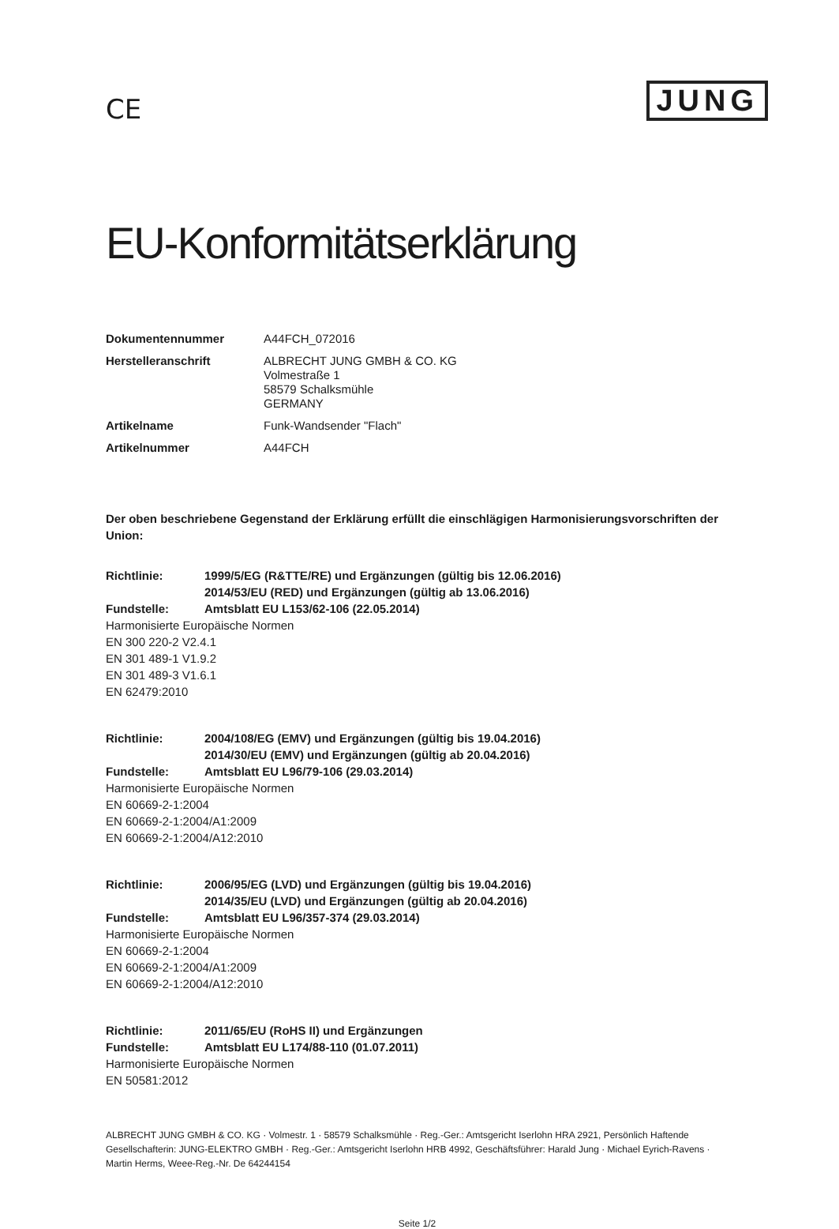CE
JUNG
EU-Konformitätserklärung
Dokumentennummer
A44FCH_072016
Herstelleranschrift
ALBRECHT JUNG GMBH & CO. KG
Volmestraße 1
58579 Schalksmühle
GERMANY
Artikelname
Funk-Wandsender "Flach"
Artikelnummer
A44FCH
Der oben beschriebene Gegenstand der Erklärung erfüllt die einschlägigen Harmonisierungsvorschriften der Union:
Richtlinie:
1999/5/EG (R&TTE/RE) und Ergänzungen (gültig bis 12.06.2016)
2014/53/EU (RED) und Ergänzungen (gültig ab 13.06.2016)
Fundstelle:
Amtsblatt EU L153/62-106 (22.05.2014)
Harmonisierte Europäische Normen
EN 300 220-2 V2.4.1
EN 301 489-1 V1.9.2
EN 301 489-3 V1.6.1
EN 62479:2010
Richtlinie:
2004/108/EG (EMV) und Ergänzungen (gültig bis 19.04.2016)
2014/30/EU (EMV) und Ergänzungen (gültig ab 20.04.2016)
Fundstelle:
Amtsblatt EU L96/79-106 (29.03.2014)
Harmonisierte Europäische Normen
EN 60669-2-1:2004
EN 60669-2-1:2004/A1:2009
EN 60669-2-1:2004/A12:2010
Richtlinie:
2006/95/EG (LVD) und Ergänzungen (gültig bis 19.04.2016)
2014/35/EU (LVD) und Ergänzungen (gültig ab 20.04.2016)
Fundstelle:
Amtsblatt EU L96/357-374 (29.03.2014)
Harmonisierte Europäische Normen
EN 60669-2-1:2004
EN 60669-2-1:2004/A1:2009
EN 60669-2-1:2004/A12:2010
Richtlinie:
2011/65/EU (RoHS II) und Ergänzungen
Fundstelle:
Amtsblatt EU L174/88-110 (01.07.2011)
Harmonisierte Europäische Normen
EN 50581:2012
ALBRECHT JUNG GMBH & CO. KG · Volmestr. 1 · 58579 Schalksmühle · Reg.-Ger.: Amtsgericht Iserlohn HRA 2921, Persönlich Haftende Gesellschafterin: JUNG-ELEKTRO GMBH · Reg.-Ger.: Amtsgericht Iserlohn HRB 4992, Geschäftsführer: Harald Jung · Michael Eyrich-Ravens · Martin Herms, Weee-Reg.-Nr. De 64244154
Seite 1/2